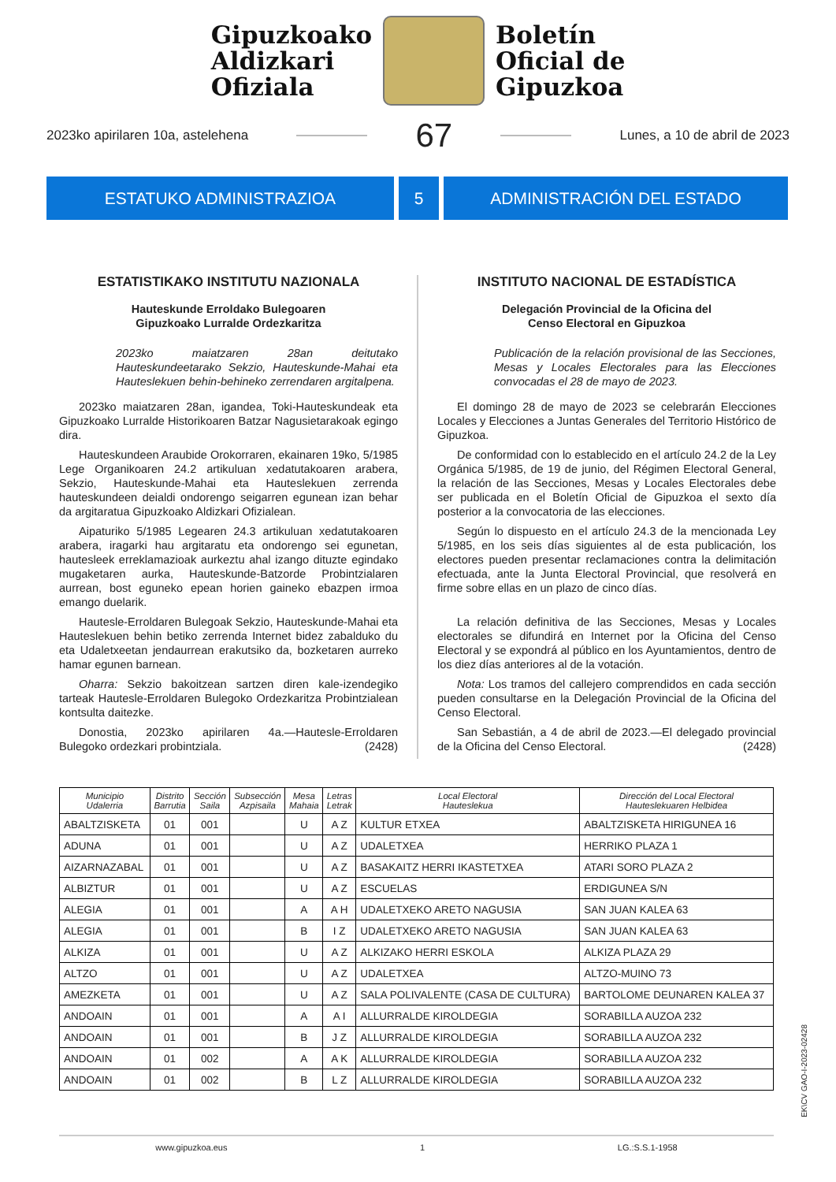Gipuzkoako
Aldizkari
Ofiziala
Boletín
Oficial de
Gipuzkoa
2023ko apirilaren 10a, astelehena 67 Lunes, a 10 de abril de 2023
ESTATUKO ADMINISTRAZIOA 5 ADMINISTRACIÓN DEL ESTADO
ESTATISTIKAKO INSTITUTU NAZIONALA
Hauteskunde Erroldako Bulegoaren
Gipuzkoako Lurralde Ordezkaritza
2023ko maiatzaren 28an deitutako Hauteskundeetarako Sekzio, Hauteskunde-Mahai eta Hauteslekuen behin-behineko zerrendaren argitalpena.
2023ko maiatzaren 28an, igandea, Toki-Hauteskundeak eta Gipuzkoako Lurralde Historikoaren Batzar Nagusietarakoak egingo dira.
Hauteskundeen Araubide Orokorraren, ekainaren 19ko, 5/1985 Lege Organikoaren 24.2 artikuluan xedatutakoaren arabera, Sekzio, Hauteskunde-Mahai eta Hauteslekuen zerrenda hauteskundeen deialdi ondorengo seigarren egunean izan behar da argitaratua Gipuzkoako Aldizkari Ofizialean.
Aipaturiko 5/1985 Legearen 24.3 artikuluan xedatutakoaren arabera, iragarki hau argitaratu eta ondorengo sei egunetan, hautesleek erreklamazioak aurkeztu ahal izango dituzte egindako mugaketaren aurka, Hauteskunde-Batzorde Probintzialaren aurrean, bost eguneko epean horien gaineko ebazpen irmoa emango duelarik.
Hautesle-Erroldaren Bulegoak Sekzio, Hauteskunde-Mahai eta Hauteslekuen behin betiko zerrenda Internet bidez zabalduko du eta Udaletxeetan jendaurrean erakutsiko da, bozketaren aurreko hamar egunen barnean.
Oharra: Sekzio bakoitzean sartzen diren kale-izendegiko tarteak Hautesle-Erroldaren Bulegoko Ordezkaritza Probintzialean kontsulta daitezke.
Donostia, 2023ko apirilaren 4a.—Hautesle-Erroldaren Bulegoko ordezkari probintziala. (2428)
INSTITUTO NACIONAL DE ESTADÍSTICA
Delegación Provincial de la Oficina del
Censo Electoral en Gipuzkoa
Publicación de la relación provisional de las Secciones, Mesas y Locales Electorales para las Elecciones convocadas el 28 de mayo de 2023.
El domingo 28 de mayo de 2023 se celebrarán Elecciones Locales y Elecciones a Juntas Generales del Territorio Histórico de Gipuzkoa.
De conformidad con lo establecido en el artículo 24.2 de la Ley Orgánica 5/1985, de 19 de junio, del Régimen Electoral General, la relación de las Secciones, Mesas y Locales Electorales debe ser publicada en el Boletín Oficial de Gipuzkoa el sexto día posterior a la convocatoria de las elecciones.
Según lo dispuesto en el artículo 24.3 de la mencionada Ley 5/1985, en los seis días siguientes al de esta publicación, los electores pueden presentar reclamaciones contra la delimitación efectuada, ante la Junta Electoral Provincial, que resolverá en firme sobre ellas en un plazo de cinco días.
La relación definitiva de las Secciones, Mesas y Locales electorales se difundirá en Internet por la Oficina del Censo Electoral y se expondrá al público en los Ayuntamientos, dentro de los diez días anteriores al de la votación.
Nota: Los tramos del callejero comprendidos en cada sección pueden consultarse en la Delegación Provincial de la Oficina del Censo Electoral.
San Sebastián, a 4 de abril de 2023.—El delegado provincial de la Oficina del Censo Electoral. (2428)
| Municipio Udalerria | Distrito Barrutia | Sección Saila | Subsección Azpisaila | Mesa Mahaia | Letras Letrak | Local Electoral Hauteslekua | Dirección del Local Electoral Hauteslekuaren Helbidea |
| --- | --- | --- | --- | --- | --- | --- | --- |
| ABALTZISKETA | 01 | 001 | | U | A Z | KULTUR ETXEA | ABALTZISKETA HIRIGUNEA 16 |
| ADUNA | 01 | 001 | | U | A Z | UDALETXEA | HERRIKO PLAZA 1 |
| AIZARNAZABAL | 01 | 001 | | U | A Z | BASAKAITZ HERRI IKASTETXEA | ATARI SORO PLAZA 2 |
| ALBIZTUR | 01 | 001 | | U | A Z | ESCUELAS | ERDIGUNEA S/N |
| ALEGIA | 01 | 001 | | A | A H | UDALETXEKO ARETO NAGUSIA | SAN JUAN KALEA 63 |
| ALEGIA | 01 | 001 | | B | I Z | UDALETXEKO ARETO NAGUSIA | SAN JUAN KALEA 63 |
| ALKIZA | 01 | 001 | | U | A Z | ALKIZAKO HERRI ESKOLA | ALKIZA PLAZA 29 |
| ALTZO | 01 | 001 | | U | A Z | UDALETXEA | ALTZO-MUINO 73 |
| AMEZKETA | 01 | 001 | | U | A Z | SALA POLIVALENTE (CASA DE CULTURA) | BARTOLOME DEUNAREN KALEA 37 |
| ANDOAIN | 01 | 001 | | A | A I | ALLURRALDE KIROLDEGIA | SORABILLA AUZOA 232 |
| ANDOAIN | 01 | 001 | | B | J Z | ALLURRALDE KIROLDEGIA | SORABILLA AUZOA 232 |
| ANDOAIN | 01 | 002 | | A | A K | ALLURRALDE KIROLDEGIA | SORABILLA AUZOA 232 |
| ANDOAIN | 01 | 002 | | B | L Z | ALLURRALDE KIROLDEGIA | SORABILLA AUZOA 232 |
EK\CV GAO-I-2023-02428
www.gipuzkoa.eus 1 LG.:S.S.1-1958